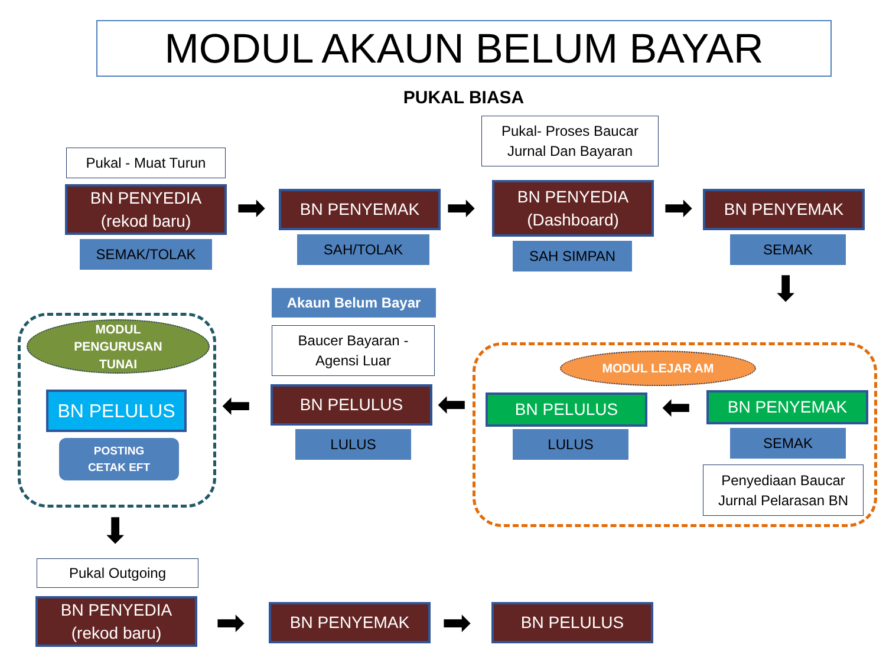MODUL AKAUN BELUM BAYAR
PUKAL BIASA
Pukal - Muat Turun
BN PENYEDIA
(rekod baru)
SEMAK/TOLAK
➡ BN PENYEMAK
SAH/TOLAK
➡
Pukal- Proses Baucar
Jurnal Dan Bayaran
BN PENYEDIA
(Dashboard)
SAH SIMPAN
➡ BN PENYEMAK
SEMAK
⬇
Akaun Belum Bayar
Baucer Bayaran -
Agensi Luar
BN PELULUS
LULUS
⬅
⬅
MODUL
PENGURUSAN
TUNAI
BN PELULUS
POSTING
CETAK EFT
⬇
MODUL LEJAR AM
BN PELULUS
LULUS
⬅ BN PENYEMAK
SEMAK
Penyediaan Baucar
Jurnal Pelarasan BN
Pukal Outgoing
BN PENYEDIA
(rekod baru)
➡ BN PENYEMAK ➡ BN PELULUS